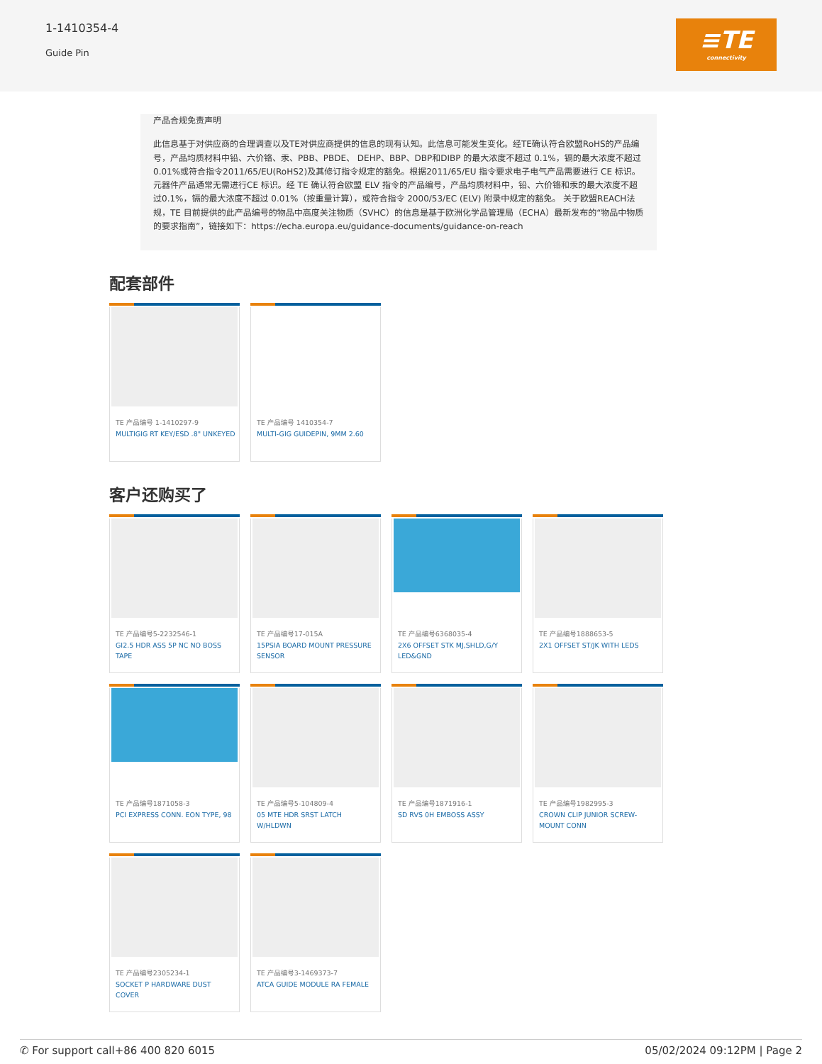1-1410354-4
Guide Pin
≡TE
connectivity
产品合规免责声明
此信息基于对供应商的合理调查以及TE对供应商提供的信息的现有认知。此信息可能发生变化。经TE确认符合欧盟RoHS的产品编号，产品均质材料中铅、六价铬、汞、PBB、PBDE、 DEHP、BBP、DBP和DIBP 的最大浓度不超过 0.1%，镉的最大浓度不超过 0.01%或符合指令2011/65/EU(RoHS2)及其修订指令规定的豁免。根据2011/65/EU 指令要求电子电气产品需要进行 CE 标识。元器件产品通常无需进行CE 标识。经 TE 确认符合欧盟 ELV 指令的产品编号，产品均质材料中，铅、六价铬和汞的最大浓度不超过0.1%，镉的最大浓度不超过 0.01%（按重量计算），或符合指令 2000/53/EC (ELV) 附录中规定的豁免。 关于欧盟REACH法规，TE 目前提供的此产品编号的物品中高度关注物质（SVHC）的信息是基于欧洲化学品管理局（ECHA）最新发布的“物品中物质的要求指南”，链接如下：https://echa.europa.eu/guidance-documents/guidance-on-reach
配套部件
TE 产品编号 1-1410297-9
MULTIGIG RT KEY/ESD .8" UNKEYED
TE 产品编号 1410354-7
MULTI-GIG GUIDEPIN, 9MM 2.60
客户还购买了
TE 产品编号5-2232546-1
GI2.5 HDR ASS 5P NC NO BOSS TAPE
TE 产品编号17-015A
15PSIA BOARD MOUNT PRESSURE SENSOR
TE 产品编号6368035-4
2X6 OFFSET STK MJ,SHLD,G/Y LED&GND
TE 产品编号1888653-5
2X1 OFFSET ST/JK WITH LEDS
TE 产品编号1871058-3
PCI EXPRESS CONN. EON TYPE, 98
TE 产品编号5-104809-4
05 MTE HDR SRST LATCH W/HLDWN
TE 产品编号1871916-1
SD RVS 0H EMBOSS ASSY
TE 产品编号1982995-3
CROWN CLIP JUNIOR SCREW-MOUNT CONN
TE 产品编号2305234-1
SOCKET P HARDWARE DUST COVER
TE 产品编号3-1469373-7
ATCA GUIDE MODULE RA FEMALE
✆ For support call+86 400 820 6015 05/02/2024 09:12PM | Page 2